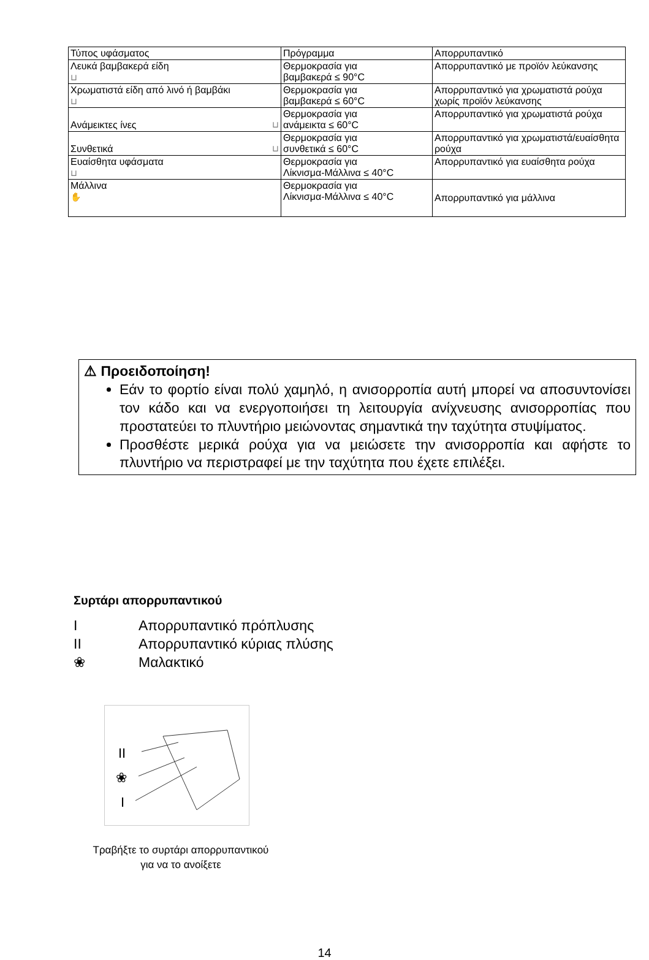| Τύπος υφάσματος | Πρόγραμμα | Απορρυπαντικό |
| --- | --- | --- |
| Λευκά βαμβακερά είδη ⊔ | Θερμοκρασία για βαμβακερά ≤ 90°C | Απορρυπαντικό με προϊόν λεύκανσης |
| Χρωματιστά είδη από λινό ή βαμβάκι ⊔ | Θερμοκρασία για βαμβακερά ≤ 60°C | Απορρυπαντικό για χρωματιστά ρούχα χωρίς προϊόν λεύκανσης |
| Ανάμεικτες ίνες ⊔ | Θερμοκρασία για ανάμεικτα ≤ 60°C | Απορρυπαντικό για χρωματιστά ρούχα |
| Συνθετικά ⊔ | Θερμοκρασία για συνθετικά ≤ 60°C | Απορρυπαντικό για χρωματιστά/ευαίσθητα ρούχα |
| Ευαίσθητα υφάσματα ⊔ | Θερμοκρασία για Λίκνισμα-Μάλλινα ≤ 40°C | Απορρυπαντικό για ευαίσθητα ρούχα |
| Μάλλινα ✋ | Θερμοκρασία για Λίκνισμα-Μάλλινα ≤ 40°C | Απορρυπαντικό για μάλλινα |
⚠ Προειδοποίηση!
Εάν το φορτίο είναι πολύ χαμηλό, η ανισορροπία αυτή μπορεί να αποσυντονίσει τον κάδο και να ενεργοποιήσει τη λειτουργία ανίχνευσης ανισορροπίας που προστατεύει το πλυντήριο μειώνοντας σημαντικά την ταχύτητα στυψίματος.
Προσθέστε μερικά ρούχα για να μειώσετε την ανισορροπία και αφήστε το πλυντήριο να περιστραφεί με την ταχύτητα που έχετε επιλέξει.
Συρτάρι απορρυπαντικού
I Απορρυπαντικό πρόπλυσης
II Απορρυπαντικό κύριας πλύσης
❀ Μαλακτικό
II
❀
I
Τραβήξτε το συρτάρι απορρυπαντικού για να το ανοίξετε
14